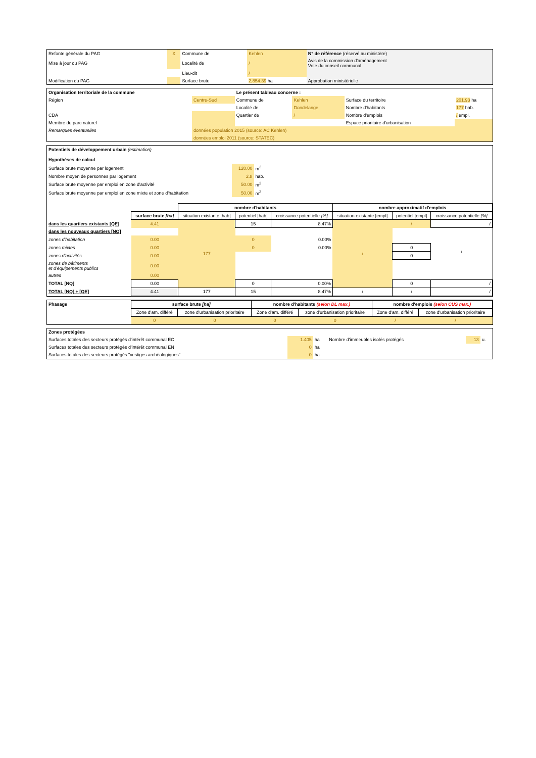| Refonte générale du PAG | X | Commune de | Kehlen | N° de référence (réservé au ministère) | |
| Mise à jour du PAG | | Localité de | / | Avis de la commission d'aménagement Vote du conseil communal | |
| | | Lieu-dit | / | | |
| Modification du PAG | | Surface brute | 2,854.39 ha | Approbation ministérielle | |
| Organisation territoriale de la commune | | Le présent tableau concerne : | | | |
| Région | Centre-Sud | Commune de | Kehlen | Surface du territoire | 201.93 ha |
| | | Localité de | Dondelange | Nombre d'habitants | 177 hab. |
| CDA | | Quartier de | / | Nombre d'emplois | / empl. |
| Membre du parc naturel | | | | Espace prioritaire d'urbanisation | |
| Remarques éventuelles | données population 2015 (source: AC Kehlen) | | | | |
| | données emploi 2011 (source: STATEC) | | | | |
Potentiels de développement urbain (estimation)
Hypothèses de calcul
| Surface brute moyenne par logement | 120.00 | m<sup>2</sup> |
| Nombre moyen de personnes par logement | 2.8 | hab. |
| Surface brute moyenne par emploi en zone d'activité | 50.00 | m<sup>2</sup> |
| Surface brute moyenne par emploi en zone mixte et zone d'habitation | 50.00 | m<sup>2</sup> |
| | | nombre d'habitants | | | nombre approximatif d'emplois | | |
| --- | --- | --- | --- | --- | --- | --- | --- |
| | surface brute [ha] | situation existante [hab] | potentiel [hab] | croissance potentielle [%] | situation existante [empl] | potentiel [empl] | croissance potentielle [%] |
| dans les quartiers existants [QE] | 4.41 | 177 | 15 | 8.47% | / | / | / |
| dans les nouveaux quartiers [NQ] | | | | | | | |
| zones d'habitation | 0.00 | | 0 | 0.00% | | | |
| zones mixtes | 0.00 | | 0 | 0.00% | | 0 | / |
| zones d'activités | 0.00 | | | | | 0 | |
| zones de bâtiments et d'équipements publics | 0.00 | | | | | | |
| autres | 0.00 | | | | | | |
| TOTAL [NQ] | 0.00 | | 0 | 0.00% | | 0 | / |
| TOTAL [NQ] + [QE] | 4.41 | 177 | 15 | 8.47% | / | / | / |
| Phasage | surface brute [ha] | | nombre d'habitants (selon DL max.) | | nombre d'emplois (selon CUS max.) | |
| | Zone d'am. différé | zone d'urbanisation prioritaire | Zone d'am. différé | zone d'urbanisation prioritaire | Zone d'am. différé | zone d'urbanisation prioritaire |
| | 0 | 0 | 0 | 0 | / | / |
| Zones protégées | | | | | |
| Surfaces totales des secteurs protégés d'intérêt communal EC | 1.405 | ha | Nombre d'immeubles isolés protégés | 13 | u. |
| Surfaces totales des secteurs protégés d'intérêt communal EN | 0 | ha | | | |
| Surfaces totales des secteurs protégés "vestiges archéologiques" | 0 | ha | | | |